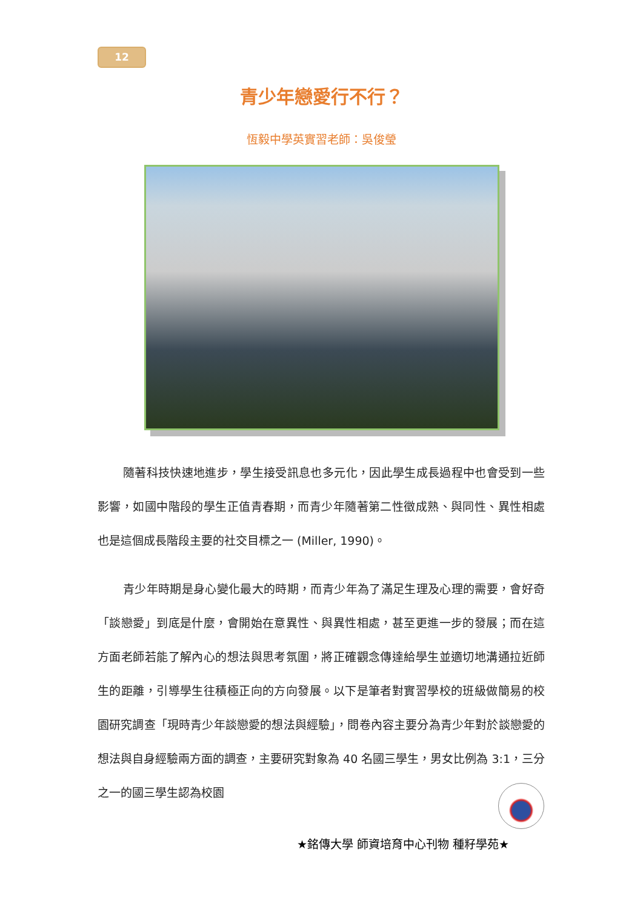12
青少年戀愛行不行？
恆毅中學英實習老師：吳俊瑩
隨著科技快速地進步，學生接受訊息也多元化，因此學生成長過程中也會受到一些影響，如國中階段的學生正值青春期，而青少年隨著第二性徵成熟、與同性、異性相處也是這個成長階段主要的社交目標之一 (Miller, 1990)。
青少年時期是身心變化最大的時期，而青少年為了滿足生理及心理的需要，會好奇「談戀愛」到底是什麼，會開始在意異性、與異性相處，甚至更進一步的發展；而在這方面老師若能了解內心的想法與思考氛圍，將正確觀念傳達給學生並適切地溝通拉近師生的距離，引導學生往積極正向的方向發展。以下是筆者對實習學校的班級做簡易的校園研究調查「現時青少年談戀愛的想法與經驗」，問卷內容主要分為青少年對於談戀愛的想法與自身經驗兩方面的調查，主要研究對象為 40 名國三學生，男女比例為 3:1，三分之一的國三學生認為校園
★銘傳大學 師資培育中心刊物 種籽學苑★